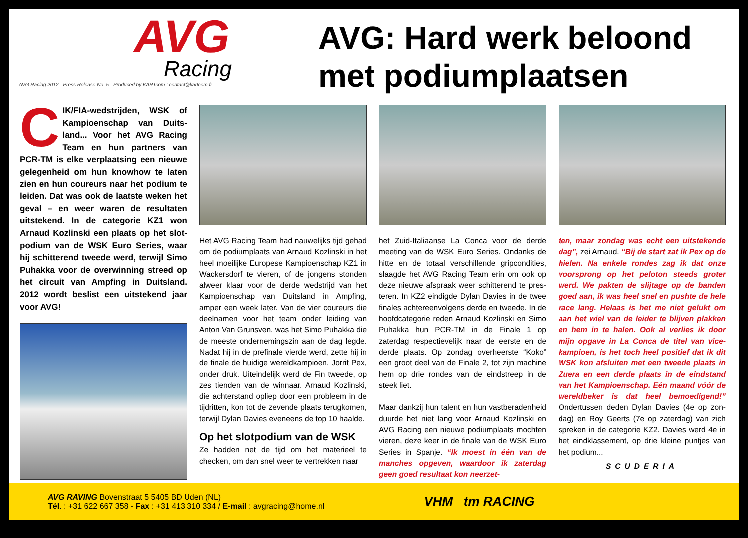AVG
Racing
AVG Racing 2012 - Press Release No. 5 - Produced by KARTcom : contact@kartcom.fr
AVG: Hard werk beloond
met podiumplaatsen
CIK/FIA-wedstrijden, WSK of Kampioenschap van Duits­land... Voor het AVG Racing Team en hun partners van PCR-TM is elke verplaatsing een nieuwe gelegenheid om hun knowhow te laten zien en hun coureurs naar het podium te leiden. Dat was ook de laatste weken het geval – en weer waren de resultaten uitstekend. In de categorie KZ1 won Arnaud Kozlinski een plaats op het slot­podium van de WSK Euro Series, waar hij schitterend tweede werd, terwijl Simo Puhakka voor de overwinning streed op het circuit van Ampfing in Duitsland. 2012 wordt beslist een uitste­kend jaar voor AVG!
Het AVG Racing Team had nauwelijks tijd gehad om de podiumplaats van Arnaud Koz­linski in het heel moeilijke Europese Kampioen­schap KZ1 in Wackersdorf te vieren, of de jon­gens stonden alweer klaar voor de derde weds­trijd van het Kampioenschap van Duitsland in Ampfing, amper een week later. Van de vier coureurs die deelnamen voor het team onder leiding van Anton Van Grunsven, was het Simo Puhakka die de meeste ondernemingszin aan de dag legde. Nadat hij in de prefinale vierde werd, zette hij in de finale de huidige wereld­kampioen, Jorrit Pex, onder druk. Uiteindelijk werd de Fin tweede, op zes tienden van de win­naar. Arnaud Kozlinski, die achterstand opliep door een probleem in de tijdritten, kon tot de zevende plaats terugkomen, terwijl Dylan Davies eveneens de top 10 haalde.
Op het slotpodium van de WSK
Ze hadden net de tijd om het materieel te checken, om dan snel weer te vertrekken naar
het Zuid-Italiaanse La Conca voor de derde meeting van de WSK Euro Series. Ondanks de hitte en de totaal verschillende gripcondities, slaagde het AVG Racing Team erin om ook op deze nieuwe afspraak weer schitterend te pres­teren. In KZ2 eindigde Dylan Davies in de twee finales achtereenvolgens derde en tweede. In de hoofdcategorie reden Arnaud Kozlinski en Simo Puhakka hun PCR-TM in de Finale 1 op zaterdag respectievelijk naar de eerste en de derde plaats. Op zondag overheerste “Koko” een groot deel van de Finale 2, tot zijn machine hem op drie rondes van de eindstreep in de steek liet.
Maar dankzij hun talent en hun vastberaden­heid duurde het niet lang voor Arnaud Kozlinski en AVG Racing een nieuwe podiumplaats mochten vieren, deze keer in de finale van de WSK Euro Series in Spanje. “Ik moest in één van de manches opgeven, waardoor ik zaterdag geen goed resultaat kon neerzet-
ten, maar zondag was echt een uitstekende dag”, zei Arnaud. “Bij de start zat ik Pex op de hielen. Na enkele rondes zag ik dat onze voorsprong op het peloton steeds groter werd. We pakten de slijtage op de banden goed aan, ik was heel snel en pushte de hele race lang. Helaas is het me niet gelukt om aan het wiel van de leider te blijven plakken en hem in te halen. Ook al verlies ik door mijn opgave in La Conca de titel van vice­kampioen, is het toch heel positief dat ik dit WSK kon afsluiten met een tweede plaats in Zuera en een derde plaats in de eindstand van het Kampioenschap. Eén maand vóór de wereldbeker is dat heel bemoedigend!” Ondertussen deden Dylan Davies (4e op zon­dag) en Roy Geerts (7e op zaterdag) van zich spreken in de categorie KZ2. Davies werd 4e in het eindklassement, op drie kleine puntjes van het podium...
SCUDERIA
AVG RAVING Bovenstraat 5 5405 BD Uden (NL)
Tél. : +31 622 667 358 - Fax : +31 413 310 334 / E-mail : avgracing@home.nl
VHM tm RACING